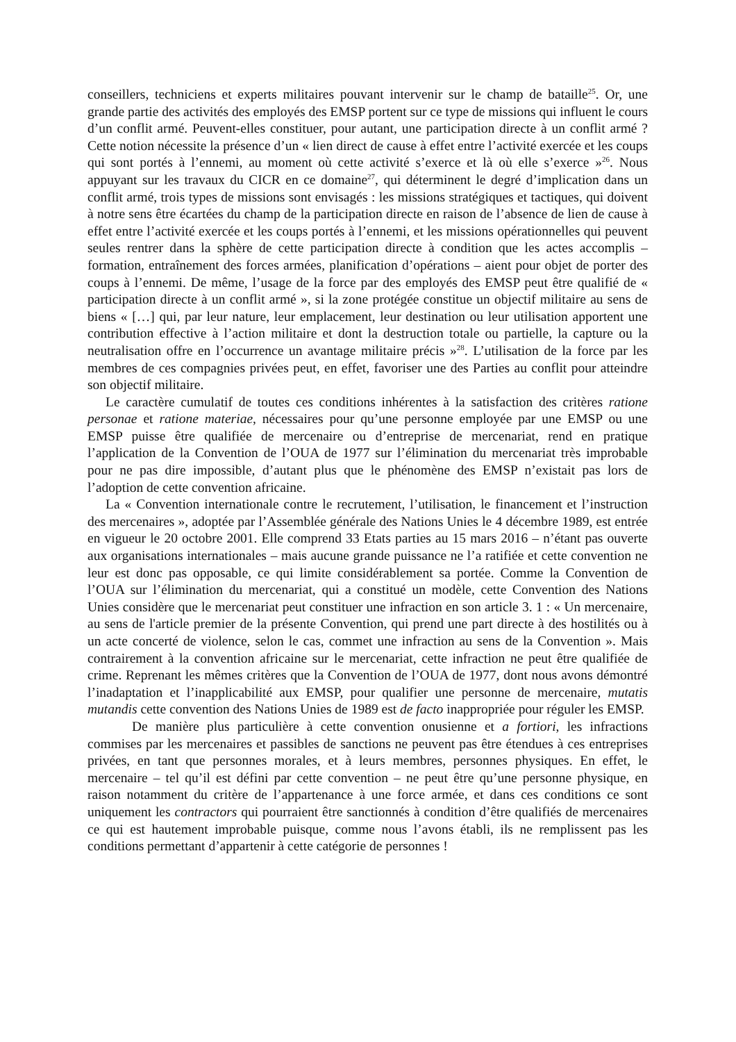conseillers, techniciens et experts militaires pouvant intervenir sur le champ de bataille<sup>25</sup>. Or, une grande partie des activités des employés des EMSP portent sur ce type de missions qui influent le cours d’un conflit armé. Peuvent-elles constituer, pour autant, une participation directe à un conflit armé ? Cette notion nécessite la présence d’un « lien direct de cause à effet entre l’activité exercée et les coups qui sont portés à l’ennemi, au moment où cette activité s’exerce et là où elle s’exerce »<sup>26</sup>. Nous appuyant sur les travaux du CICR en ce domaine<sup>27</sup>, qui déterminent le degré d’implication dans un conflit armé, trois types de missions sont envisagés : les missions stratégiques et tactiques, qui doivent à notre sens être écartées du champ de la participation directe en raison de l’absence de lien de cause à effet entre l’activité exercée et les coups portés à l’ennemi, et les missions opérationnelles qui peuvent seules rentrer dans la sphère de cette participation directe à condition que les actes accomplis – formation, entraînement des forces armées, planification d’opérations – aient pour objet de porter des coups à l’ennemi. De même, l’usage de la force par des employés des EMSP peut être qualifié de « participation directe à un conflit armé », si la zone protégée constitue un objectif militaire au sens de biens « […] qui, par leur nature, leur emplacement, leur destination ou leur utilisation apportent une contribution effective à l’action militaire et dont la destruction totale ou partielle, la capture ou la neutralisation offre en l’occurrence un avantage militaire précis »<sup>28</sup>. L’utilisation de la force par les membres de ces compagnies privées peut, en effet, favoriser une des Parties au conflit pour atteindre son objectif militaire.
Le caractère cumulatif de toutes ces conditions inhérentes à la satisfaction des critères ratione personae et ratione materiae, nécessaires pour qu’une personne employée par une EMSP ou une EMSP puisse être qualifiée de mercenaire ou d’entreprise de mercenariat, rend en pratique l’application de la Convention de l’OUA de 1977 sur l’élimination du mercenariat très improbable pour ne pas dire impossible, d’autant plus que le phénomène des EMSP n’existait pas lors de l’adoption de cette convention africaine.
La « Convention internationale contre le recrutement, l’utilisation, le financement et l’instruction des mercenaires », adoptée par l’Assemblée générale des Nations Unies le 4 décembre 1989, est entrée en vigueur le 20 octobre 2001. Elle comprend 33 Etats parties au 15 mars 2016 – n’étant pas ouverte aux organisations internationales – mais aucune grande puissance ne l’a ratifiée et cette convention ne leur est donc pas opposable, ce qui limite considérablement sa portée. Comme la Convention de l’OUA sur l’élimination du mercenariat, qui a constitué un modèle, cette Convention des Nations Unies considère que le mercenariat peut constituer une infraction en son article 3. 1 : « Un mercenaire, au sens de l'article premier de la présente Convention, qui prend une part directe à des hostilités ou à un acte concerté de violence, selon le cas, commet une infraction au sens de la Convention ». Mais contrairement à la convention africaine sur le mercenariat, cette infraction ne peut être qualifiée de crime. Reprenant les mêmes critères que la Convention de l’OUA de 1977, dont nous avons démontré l’inadaptation et l’inapplicabilité aux EMSP, pour qualifier une personne de mercenaire, mutatis mutandis cette convention des Nations Unies de 1989 est de facto inappropriée pour réguler les EMSP.
De manière plus particulière à cette convention onusienne et a fortiori, les infractions commises par les mercenaires et passibles de sanctions ne peuvent pas être étendues à ces entreprises privées, en tant que personnes morales, et à leurs membres, personnes physiques. En effet, le mercenaire – tel qu’il est défini par cette convention – ne peut être qu’une personne physique, en raison notamment du critère de l’appartenance à une force armée, et dans ces conditions ce sont uniquement les contractors qui pourraient être sanctionnés à condition d’être qualifiés de mercenaires ce qui est hautement improbable puisque, comme nous l’avons établi, ils ne remplissent pas les conditions permettant d’appartenir à cette catégorie de personnes !